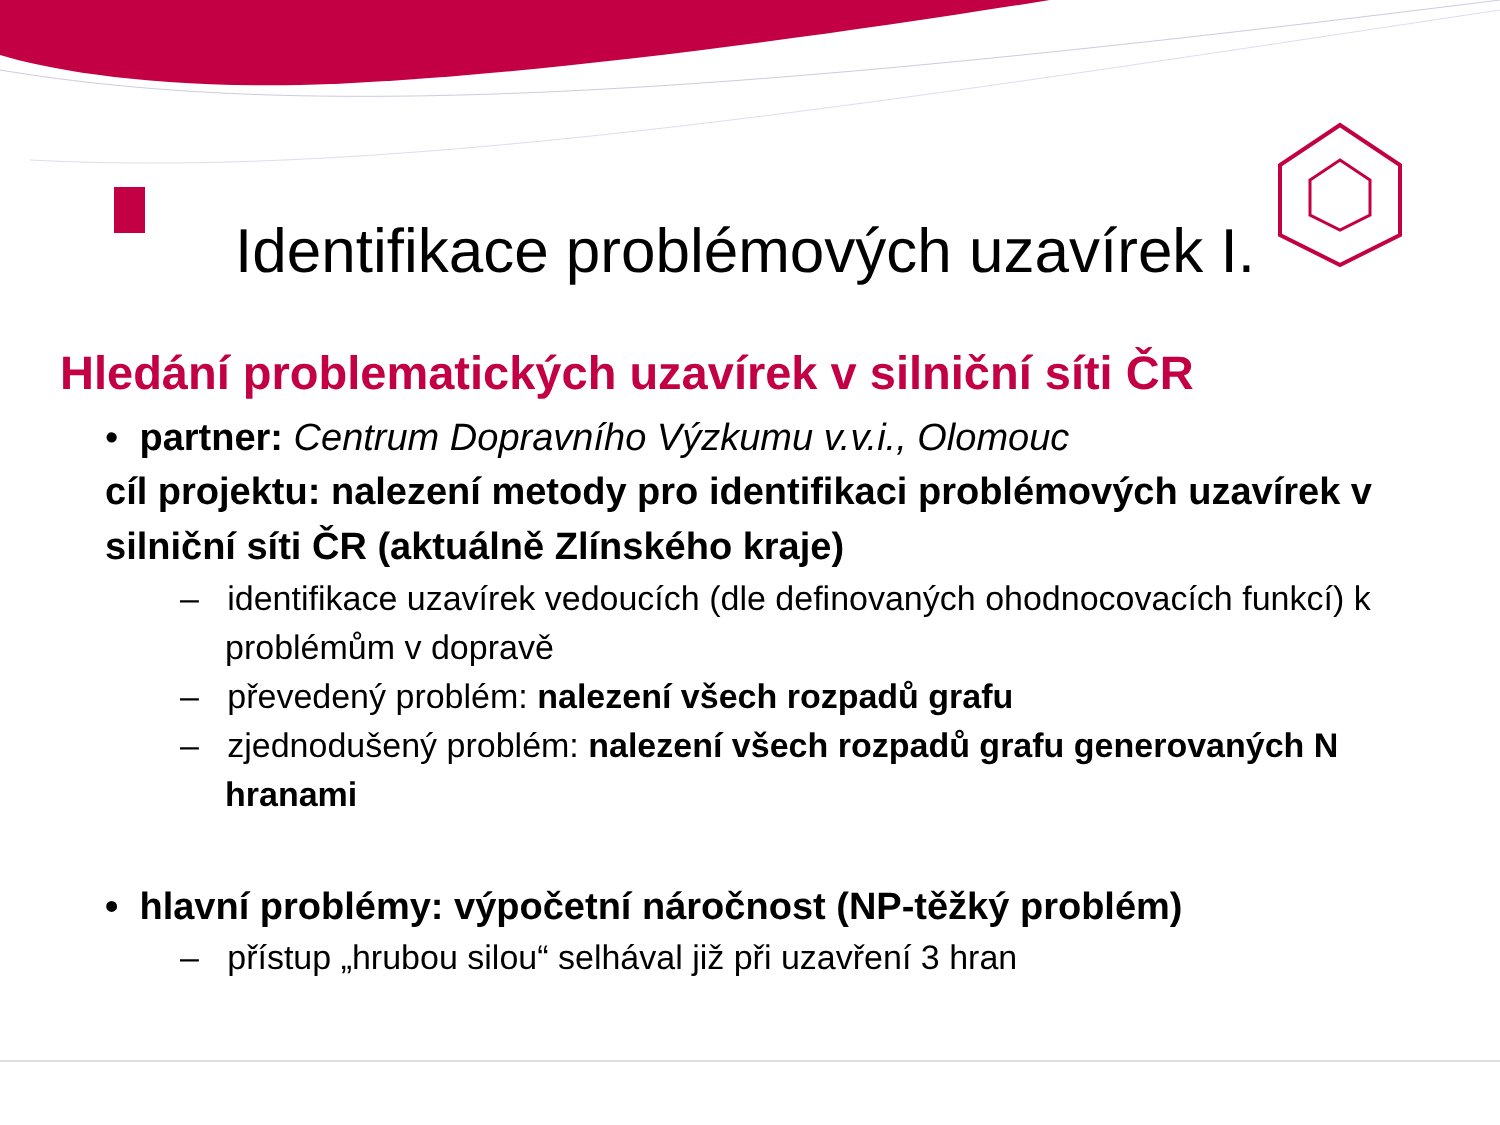Identifikace problémových uzavírek I.
Hledání problematických uzavírek v silniční síti ČR
• partner: Centrum Dopravního Výzkumu v.v.i., Olomouc
cíl projektu: nalezení metody pro identifikaci problémových uzavírek v silniční síti ČR (aktuálně Zlínského kraje)
– identifikace uzavírek vedoucích (dle definovaných ohodnocovacích funkcí) k problémům v dopravě
– převedený problém: nalezení všech rozpadů grafu
– zjednodušený problém: nalezení všech rozpadů grafu generovaných N hranami
• hlavní problémy: výpočetní náročnost (NP-těžký problém)
– přístup „hrubou silou“ selhával již při uzavření 3 hran